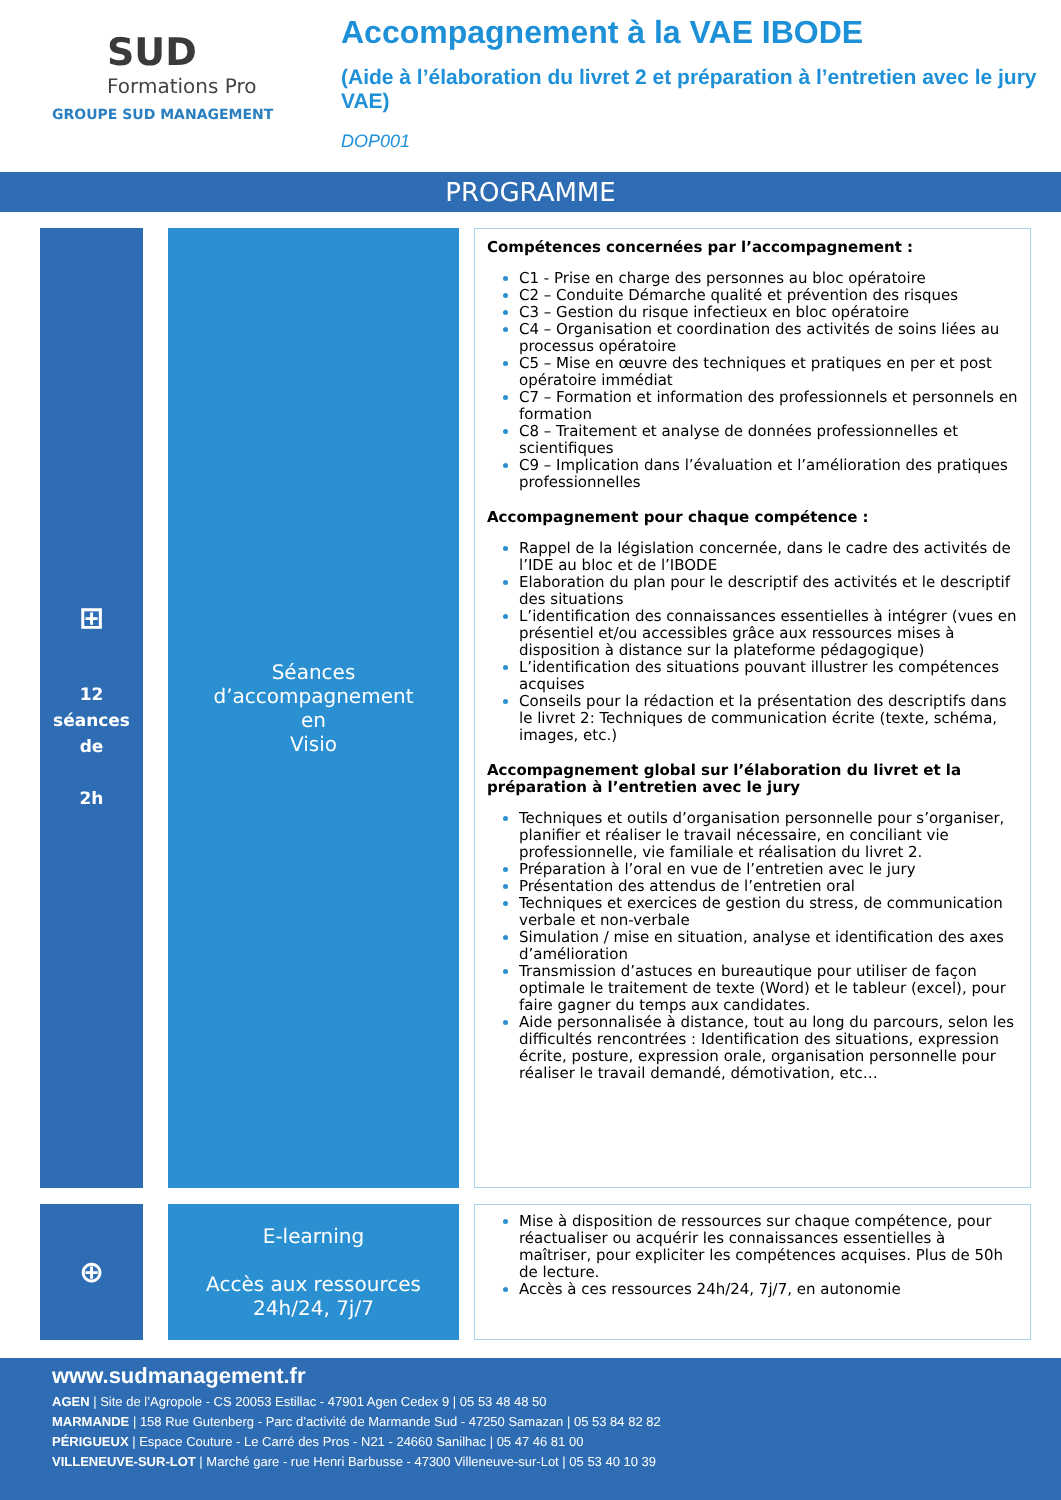SUD
Formations Pro
GROUPE SUD MANAGEMENT
Accompagnement à la VAE IBODE
(Aide à l’élaboration du livret 2 et préparation à l’entretien avec le jury VAE)
DOP001
PROGRAMME
⊞
12
séances
de
2h
Séances
d’accompagnement
en
Visio
Compétences concernées par l’accompagnement :
C1 - Prise en charge des personnes au bloc opératoire
C2 – Conduite Démarche qualité et prévention des risques
C3 – Gestion du risque infectieux en bloc opératoire
C4 – Organisation et coordination des activités de soins liées au processus opératoire
C5 – Mise en œuvre des techniques et pratiques en per et post opératoire immédiat
C7 – Formation et information des professionnels et personnels en formation
C8 – Traitement et analyse de données professionnelles et scientifiques
C9 – Implication dans l’évaluation et l’amélioration des pratiques professionnelles
Accompagnement pour chaque compétence :
Rappel de la législation concernée, dans le cadre des activités de l’IDE au bloc et de l’IBODE
Elaboration du plan pour le descriptif des activités et le descriptif des situations
L’identification des connaissances essentielles à intégrer (vues en présentiel et/ou accessibles grâce aux ressources mises à disposition à distance sur la plateforme pédagogique)
L’identification des situations pouvant illustrer les compétences acquises
Conseils pour la rédaction et la présentation des descriptifs dans le livret 2: Techniques de communication écrite (texte, schéma, images, etc.)
Accompagnement global sur l’élaboration du livret et la préparation à l’entretien avec le jury
Techniques et outils d’organisation personnelle pour s’organiser, planifier et réaliser le travail nécessaire, en conciliant vie professionnelle, vie familiale et réalisation du livret 2.
Préparation à l’oral en vue de l’entretien avec le jury
Présentation des attendus de l’entretien oral
Techniques et exercices de gestion du stress, de communication verbale et non-verbale
Simulation / mise en situation, analyse et identification des axes d’amélioration
Transmission d’astuces en bureautique pour utiliser de façon optimale le traitement de texte (Word) et le tableur (excel), pour faire gagner du temps aux candidates.
Aide personnalisée à distance, tout au long du parcours, selon les difficultés rencontrées : Identification des situations, expression écrite, posture, expression orale, organisation personnelle pour réaliser le travail demandé, démotivation, etc…
⊕
E-learning
Accès aux ressources
24h/24, 7j/7
Mise à disposition de ressources sur chaque compétence, pour réactualiser ou acquérir les connaissances essentielles à maîtriser, pour expliciter les compétences acquises. Plus de 50h de lecture.
Accès à ces ressources 24h/24, 7j/7, en autonomie
www.sudmanagement.fr
AGEN | Site de l’Agropole - CS 20053 Estillac - 47901 Agen Cedex 9 | 05 53 48 48 50
MARMANDE | 158 Rue Gutenberg - Parc d’activité de Marmande Sud - 47250 Samazan | 05 53 84 82 82
PÉRIGUEUX | Espace Couture - Le Carré des Pros - N21 - 24660 Sanilhac | 05 47 46 81 00
VILLENEUVE-SUR-LOT | Marché gare - rue Henri Barbusse - 47300 Villeneuve-sur-Lot | 05 53 40 10 39